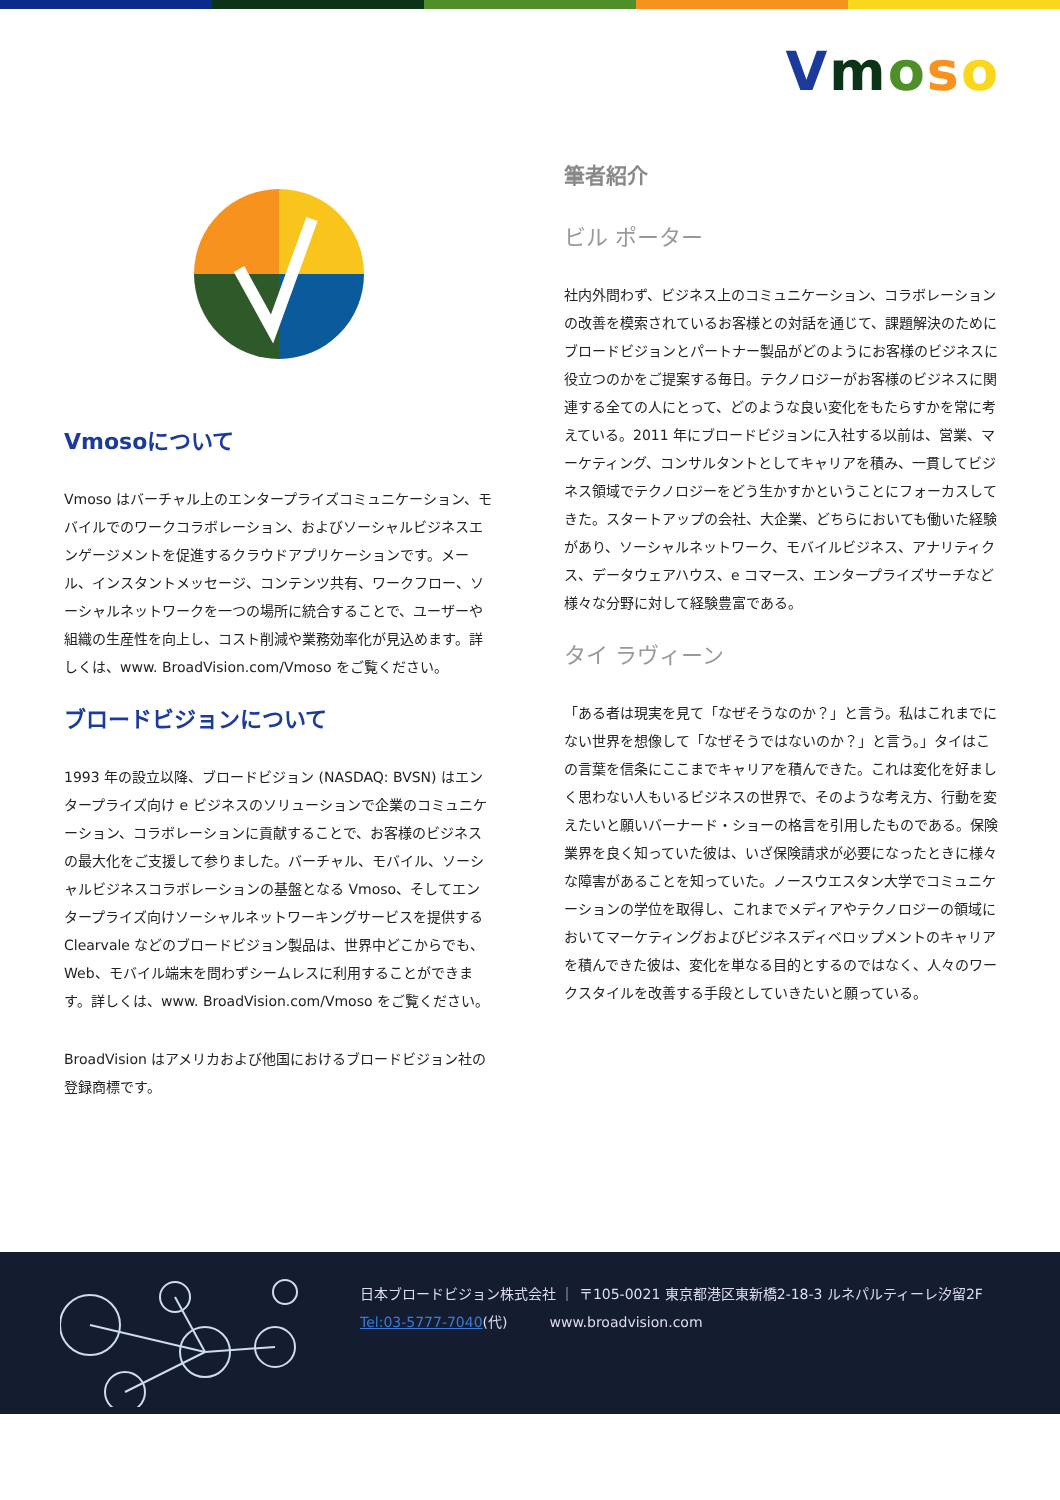Vmoso
Vmosoについて
Vmoso はバーチャル上のエンタープライズコミュニケーション、モバイルでのワークコラボレーション、およびソーシャルビジネスエンゲージメントを促進するクラウドアプリケーションです。メール、インスタントメッセージ、コンテンツ共有、ワークフロー、ソーシャルネットワークを一つの場所に統合することで、ユーザーや組織の生産性を向上し、コスト削減や業務効率化が見込めます。詳しくは、www. BroadVision.com/Vmoso をご覧ください。
ブロードビジョンについて
1993 年の設立以降、ブロードビジョン (NASDAQ: BVSN) はエンタープライズ向け e ビジネスのソリューションで企業のコミュニケーション、コラボレーションに貢献することで、お客様のビジネスの最大化をご支援して参りました。バーチャル、モバイル、ソーシャルビジネスコラボレーションの基盤となる Vmoso、そしてエンタープライズ向けソーシャルネットワーキングサービスを提供する Clearvale などのブロードビジョン製品は、世界中どこからでも、Web、モバイル端末を問わずシームレスに利用することができます。詳しくは、www. BroadVision.com/Vmoso をご覧ください。
BroadVision はアメリカおよび他国におけるブロードビジョン社の登録商標です。
筆者紹介
ビル ポーター
社内外問わず、ビジネス上のコミュニケーション、コラボレーションの改善を模索されているお客様との対話を通じて、課題解決のためにブロードビジョンとパートナー製品がどのようにお客様のビジネスに役立つのかをご提案する毎日。テクノロジーがお客様のビジネスに関連する全ての人にとって、どのような良い変化をもたらすかを常に考えている。2011 年にブロードビジョンに入社する以前は、営業、マーケティング、コンサルタントとしてキャリアを積み、一貫してビジネス領域でテクノロジーをどう生かすかということにフォーカスしてきた。スタートアップの会社、大企業、どちらにおいても働いた経験があり、ソーシャルネットワーク、モバイルビジネス、アナリティクス、データウェアハウス、e コマース、エンタープライズサーチなど様々な分野に対して経験豊富である。
タイ ラヴィーン
「ある者は現実を見て「なぜそうなのか？」と言う。私はこれまでにない世界を想像して「なぜそうではないのか？」と言う。」タイはこの言葉を信条にここまでキャリアを積んできた。これは変化を好ましく思わない人もいるビジネスの世界で、そのような考え方、行動を変えたいと願いバーナード・ショーの格言を引用したものである。保険業界を良く知っていた彼は、いざ保険請求が必要になったときに様々な障害があることを知っていた。ノースウエスタン大学でコミュニケーションの学位を取得し、これまでメディアやテクノロジーの領域においてマーケティングおよびビジネスディベロップメントのキャリアを積んできた彼は、変化を単なる目的とするのではなく、人々のワークスタイルを改善する手段としていきたいと願っている。
日本ブロードビジョン株式会社 ｜ 〒105-0021 東京都港区東新橋2-18-3 ルネパルティーレ汐留2F
Tel:03-5777-7040(代)　　　www.broadvision.com